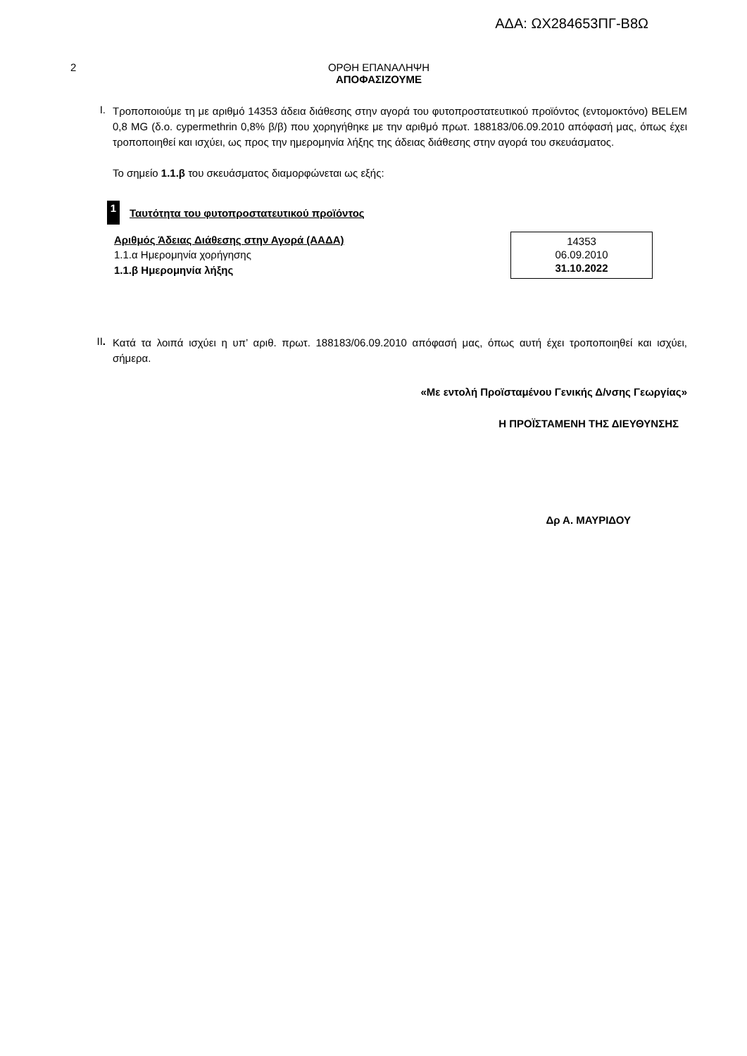ΑΔΑ: ΩΧ284653ΠΓ-Β8Ω
2 ΟΡΘΗ ΕΠΑΝΑΛΗΨΗ
ΑΠΟΦΑΣΙΖΟΥΜΕ
I.
Τροποποιούμε τη με αριθμό 14353 άδεια διάθεσης στην αγορά του φυτοπροστατευτικού προϊόντος (εντομοκτόνο) BELEM 0,8 MG (δ.ο. cypermethrin 0,8% β/β) που χορηγήθηκε με την αριθμό πρωτ. 188183/06.09.2010 απόφασή μας, όπως έχει τροποποιηθεί και ισχύει, ως προς την ημερομηνία λήξης της άδειας διάθεσης στην αγορά του σκευάσματος.
Το σημείο 1.1.β του σκευάσματος διαμορφώνεται ως εξής:
1
Ταυτότητα του φυτοπροστατευτικού προϊόντος
| Αριθμός Άδειας Διάθεσης στην Αγορά (ΑΑΔΑ) | 14353 |
| 1.1.α Ημερομηνία χορήγησης | 06.09.2010 |
| 1.1.β Ημερομηνία λήξης | 31.10.2022 |
II.
Κατά τα λοιπά ισχύει η υπ’ αριθ. πρωτ. 188183/06.09.2010 απόφασή μας, όπως αυτή έχει τροποποιηθεί και ισχύει, σήμερα.
«Με εντολή Προϊσταμένου Γενικής Δ/νσης Γεωργίας»
Η ΠΡΟΪΣΤΑΜΕΝΗ ΤΗΣ ΔΙΕΥΘΥΝΣΗΣ
Δρ Α. ΜΑΥΡΙΔΟΥ